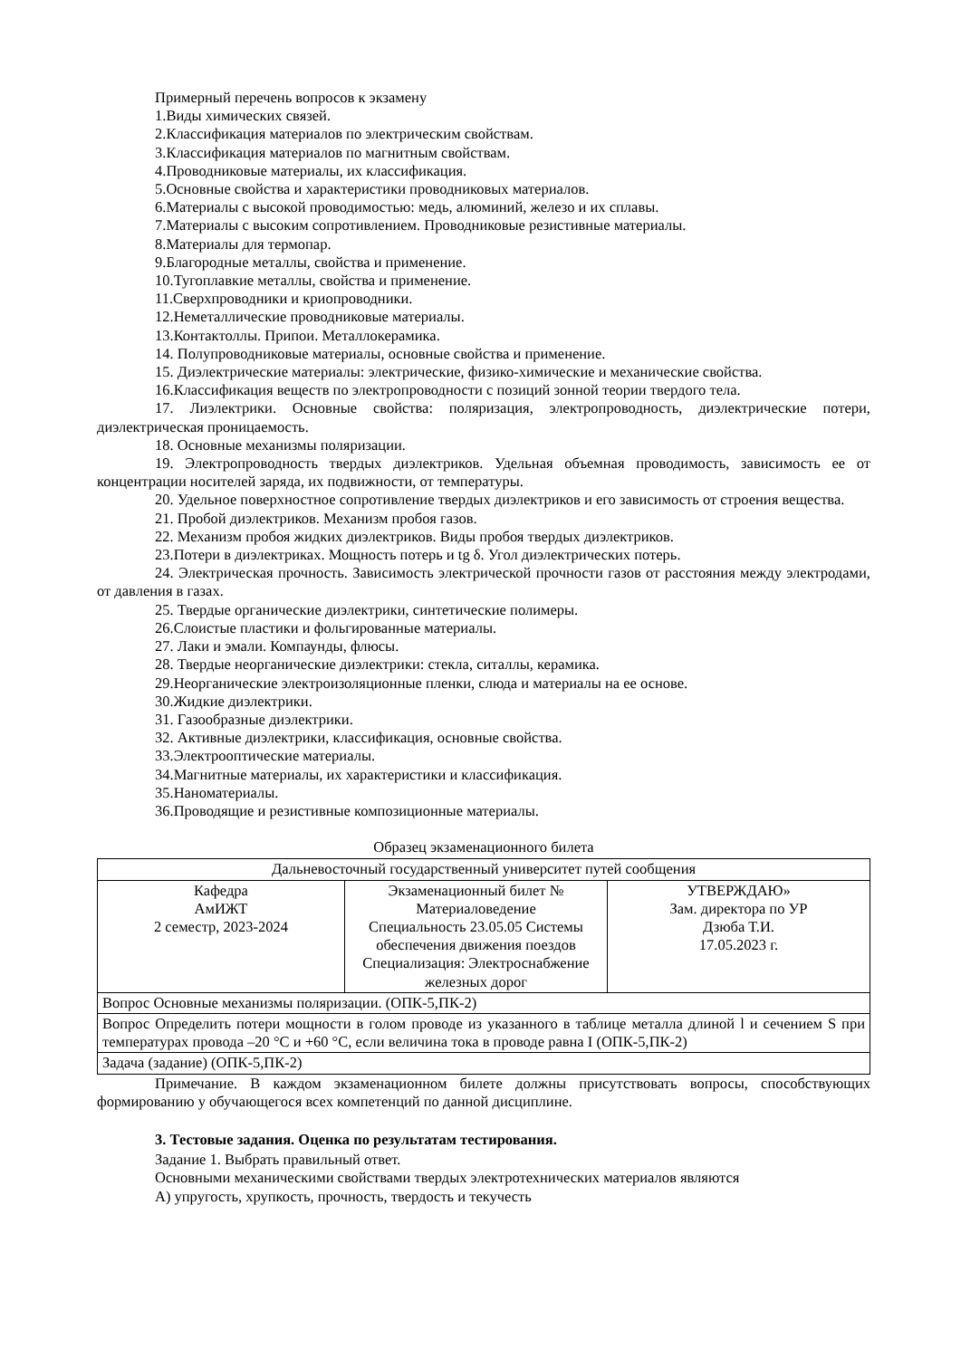Примерный перечень вопросов к экзамену
1.Виды химических связей.
2.Классификация материалов по электрическим свойствам.
3.Классификация материалов по магнитным свойствам.
4.Проводниковые материалы, их классификация.
5.Основные свойства и характеристики проводниковых материалов.
6.Материалы с высокой проводимостью: медь, алюминий, железо и их сплавы.
7.Материалы с высоким сопротивлением. Проводниковые резистивные материалы.
8.Материалы для термопар.
9.Благородные металлы, свойства и применение.
10.Тугоплавкие металлы, свойства и применение.
11.Сверхпроводники и криопроводники.
12.Неметаллические проводниковые материалы.
13.Контактоллы. Припои. Металлокерамика.
14. Полупроводниковые материалы, основные свойства и применение.
15. Диэлектрические материалы: электрические, физико-химические и механические свойства.
16.Классификация веществ по электропроводности с позиций зонной теории твердого тела.
17. Лиэлектрики. Основные свойства: поляризация, электропроводность, диэлектрические потери, диэлектрическая проницаемость.
18. Основные механизмы поляризации.
19. Электропроводность твердых диэлектриков. Удельная объемная проводимость, зависимость ее от концентрации носителей заряда, их подвижности, от температуры.
20. Удельное поверхностное сопротивление твердых диэлектриков и его зависимость от строения вещества.
21. Пробой диэлектриков. Механизм пробоя газов.
22. Механизм пробоя жидких диэлектриков. Виды пробоя твердых диэлектриков.
23.Потери в диэлектриках. Мощность потерь и tg δ. Угол диэлектрических потерь.
24. Электрическая прочность. Зависимость электрической прочности газов от расстояния между электродами, от давления в газах.
25. Твердые органические диэлектрики, синтетические полимеры.
26.Слоистые пластики и фольгированные материалы.
27. Лаки и эмали. Компаунды, флюсы.
28. Твердые неорганические диэлектрики: стекла, ситаллы, керамика.
29.Неорганические электроизоляционные пленки, слюда и материалы на ее основе.
30.Жидкие диэлектрики.
31. Газообразные диэлектрики.
32. Активные диэлектрики, классификация, основные свойства.
33.Электрооптические материалы.
34.Магнитные материалы, их характеристики и классификация.
35.Наноматериалы.
36.Проводящие и резистивные композиционные материалы.
Образец экзаменационного билета
| Дальневосточный государственный университет путей сообщения | | |
| Кафедра АмИЖТ 2 семестр, 2023-2024 | Экзаменационный билет № Материаловедение Специальность 23.05.05 Системы обеспечения движения поездов Специализация: Электроснабжение железных дорог | УТВЕРЖДАЮ» Зам. директора по УР Дзюба Т.И. 17.05.2023 г. |
| Вопрос Основные механизмы поляризации. (ОПК-5,ПК-2) | | |
| Вопрос Определить потери мощности в голом проводе из указанного в таблице металла длиной l и сечением S при температурах провода –20 °C и +60 °C, если величина тока в проводе равна I (ОПК-5,ПК-2) | | |
| Задача (задание) (ОПК-5,ПК-2) | | |
Примечание. В каждом экзаменационном билете должны присутствовать вопросы, способствующих формированию у обучающегося всех компетенций по данной дисциплине.
3. Тестовые задания. Оценка по результатам тестирования.
Задание 1. Выбрать правильный ответ.
Основными механическими свойствами твердых электротехнических материалов являются
А) упругость, хрупкость, прочность, твердость и текучесть